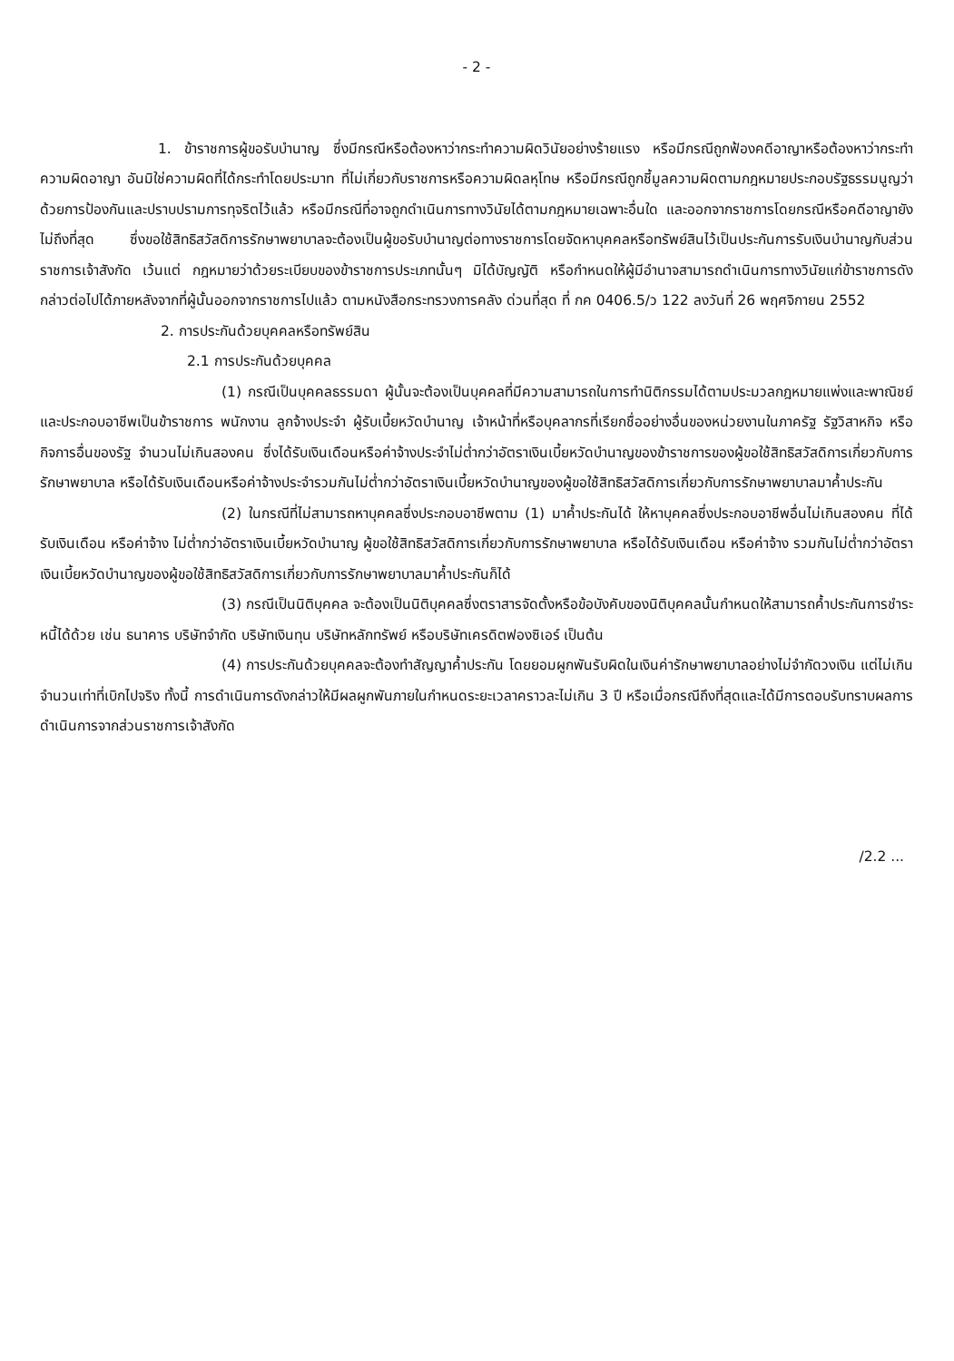- 2 -
1. ข้าราชการผู้ขอรับบำนาญ ซึ่งมีกรณีหรือต้องหาว่ากระทำความผิดวินัยอย่างร้ายแรง หรือมีกรณีถูกฟ้องคดีอาญาหรือต้องหาว่ากระทำความผิดอาญา อันมิใช่ความผิดที่ได้กระทำโดยประมาท ที่ไม่เกี่ยวกับราชการหรือความผิดลหุโทษ หรือมีกรณีถูกชี้มูลความผิดตามกฎหมายประกอบรัฐธรรมนูญว่าด้วยการป้องกันและปราบปรามการทุจริตไว้แล้ว หรือมีกรณีที่อาจถูกดำเนินการทางวินัยได้ตามกฎหมายเฉพาะอื่นใด และออกจากราชการโดยกรณีหรือคดีอาญายังไม่ถึงที่สุด ซึ่งขอใช้สิทธิสวัสดิการรักษาพยาบาลจะต้องเป็นผู้ขอรับบำนาญต่อทางราชการโดยจัดหาบุคคลหรือทรัพย์สินไว้เป็นประกันการรับเงินบำนาญกับส่วนราชการเจ้าสังกัด เว้นแต่ กฎหมายว่าด้วยระเบียบของข้าราชการประเภทนั้นๆ มิได้บัญญัติ หรือกำหนดให้ผู้มีอำนาจสามารถดำเนินการทางวินัยแก่ข้าราชการดังกล่าวต่อไปได้ภายหลังจากที่ผู้นั้นออกจากราชการไปแล้ว ตามหนังสือกระทรวงการคลัง ด่วนที่สุด ที่ กค 0406.5/ว 122 ลงวันที่ 26 พฤศจิกายน 2552
2. การประกันด้วยบุคคลหรือทรัพย์สิน
2.1 การประกันด้วยบุคคล
(1) กรณีเป็นบุคคลธรรมดา ผู้นั้นจะต้องเป็นบุคคลที่มีความสามารถในการทำนิติกรรมได้ตามประมวลกฎหมายแพ่งและพาณิชย์ และประกอบอาชีพเป็นข้าราชการ พนักงาน ลูกจ้างประจำ ผู้รับเบี้ยหวัดบำนาญ เจ้าหน้าที่หรือบุคลากรที่เรียกชื่ออย่างอื่นของหน่วยงานในภาครัฐ รัฐวิสาหกิจ หรือกิจการอื่นของรัฐ จำนวนไม่เกินสองคน ซึ่งได้รับเงินเดือนหรือค่าจ้างประจำไม่ต่ำกว่าอัตราเงินเบี้ยหวัดบำนาญของข้าราชการของผู้ขอใช้สิทธิสวัสดิการเกี่ยวกับการรักษาพยาบาล หรือได้รับเงินเดือนหรือค่าจ้างประจำรวมกันไม่ต่ำกว่าอัตราเงินเบี้ยหวัดบำนาญของผู้ขอใช้สิทธิสวัสดิการเกี่ยวกับการรักษาพยาบาลมาค้ำประกัน
(2) ในกรณีที่ไม่สามารถหาบุคคลซึ่งประกอบอาชีพตาม (1) มาค้ำประกันได้ ให้หาบุคคลซึ่งประกอบอาชีพอื่นไม่เกินสองคน ที่ได้รับเงินเดือน หรือค่าจ้าง ไม่ต่ำกว่าอัตราเงินเบี้ยหวัดบำนาญ ผู้ขอใช้สิทธิสวัสดิการเกี่ยวกับการรักษาพยาบาล หรือได้รับเงินเดือน หรือค่าจ้าง รวมกันไม่ต่ำกว่าอัตราเงินเบี้ยหวัดบำนาญของผู้ขอใช้สิทธิสวัสดิการเกี่ยวกับการรักษาพยาบาลมาค้ำประกันก็ได้
(3) กรณีเป็นนิติบุคคล จะต้องเป็นนิติบุคคลซึ่งตราสารจัดตั้งหรือข้อบังคับของนิติบุคคลนั้นกำหนดให้สามารถค้ำประกันการชำระหนี้ได้ด้วย เช่น ธนาคาร บริษัทจำกัด บริษัทเงินทุน บริษัทหลักทรัพย์ หรือบริษัทเครดิตฟองซิเอร์ เป็นต้น
(4) การประกันด้วยบุคคลจะต้องทำสัญญาค้ำประกัน โดยยอมผูกพันรับผิดในเงินค่ารักษาพยาบาลอย่างไม่จำกัดวงเงิน แต่ไม่เกินจำนวนเท่าที่เบิกไปจริง ทั้งนี้ การดำเนินการดังกล่าวให้มีผลผูกพันภายในกำหนดระยะเวลาคราวละไม่เกิน 3 ปี หรือเมื่อกรณีถึงที่สุดและได้มีการตอบรับทราบผลการดำเนินการจากส่วนราชการเจ้าสังกัด
/2.2 ...